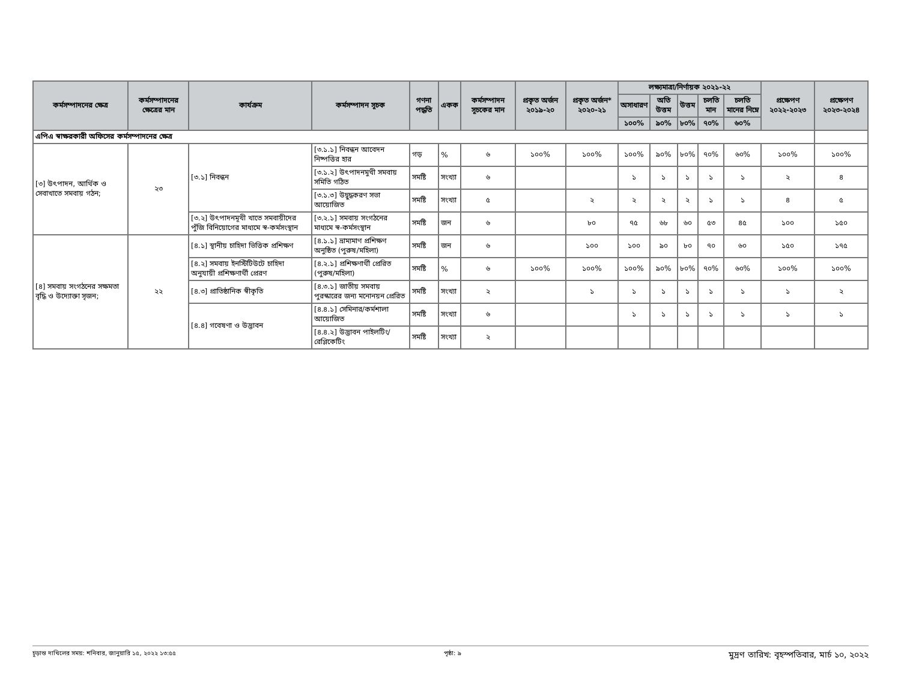| কর্মসম্পাদনের ক্ষেত্র | কর্মসম্পাদনের ক্ষেত্রের মান | কার্যক্রম | কর্মসম্পাদন সূচক | গণনা পদ্ধতি | একক | কর্মসম্পাদন সূচকের মান | প্রকৃত অর্জন ২০১৯-২০ | প্রকৃত অর্জন* ২০২০-২১ | লক্ষ্যমাত্রা/নির্ণায়ক ২০২১-২২ | | | | | প্রক্ষেপণ ২০২২-২০২৩ | প্রক্ষেপণ ২০২৩-২০২৪ |
| --- | --- | --- | --- | --- | --- | --- | --- | --- | --- | --- | --- | --- | --- | --- | --- |
| | | | | | | | | | অসাধারণ | অতি উত্তম | উত্তম | চলতি মান | চলতি মানের নিম্নে | | |
| | | | | | | | | | ১০০% | ৯০% | ৮০% | ৭০% | ৬০% | | |
| এপিএ স্বাক্ষরকারী অফিসের কর্মসম্পাদনের ক্ষেত্র | | | | | | | | | | | | | | | |
| [৩] উৎপাদন, আর্থিক ও সেবাখাতে সমবায় গঠন; | ২৩ | [৩.১] নিবন্ধন | [৩.১.১] নিবন্ধন আবেদন নিষ্পত্তির হার | গড় | % | ৬ | ১০০% | ১০০% | ১০০% | ৯০% | ৮০% | ৭০% | ৬০% | ১০০% | ১০০% |
| | | | [৩.১.২] উৎপাদনমুখী সমবায় সমিতি গঠিত | সমষ্টি | সংখ্যা | ৬ | | | ১ | ১ | ১ | ১ | ১ | ২ | ৪ |
| | | | [৩.১.৩] উদ্বুদ্ধকরণ সভা আয়োজিত | সমষ্টি | সংখ্যা | ৫ | | ২ | ২ | ২ | ২ | ১ | ১ | ৪ | ৫ |
| | | [৩.২] উৎপাদনমূখী খাতে সমবায়ীদের পুঁজি বিনিয়োগের মাধ্যমে স্ব-কর্মসংস্থান | [৩.২.১] সমবায় সংগঠনের মাধ্যমে স্ব-কর্মসংস্থান | সমষ্টি | জন | ৬ | | ৮০ | ৭৫ | ৬৮ | ৬০ | ৫৩ | ৪৫ | ১০০ | ১৫০ |
| [৪] সমবায় সংগঠনের সক্ষমতা বৃদ্ধি ও উদ্যোক্তা সৃজন; | ২২ | [৪.১] স্থানীয় চাহিদা ভিত্তিক প্রশিক্ষণ | [৪.১.১] ভ্রাম্যমাণ প্রশিক্ষণ অনুষ্ঠিত (পুরুষ/মহিলা) | সমষ্টি | জন | ৬ | | ১০০ | ১০০ | ৯০ | ৮০ | ৭০ | ৬০ | ১৫০ | ১৭৫ |
| | | [৪.২] সমবায় ইনস্টিটিউটে চাহিদা অনুযায়ী প্রশিক্ষণার্থী প্রেরণ | [৪.২.১] প্রশিক্ষণার্থী প্রেরিত (পুরুষ/মহিলা) | সমষ্টি | % | ৬ | ১০০% | ১০০% | ১০০% | ৯০% | ৮০% | ৭০% | ৬০% | ১০০% | ১০০% |
| | | [৪.৩] প্রাতিষ্ঠানিক স্বীকৃতি | [৪.৩.১] জাতীয় সমবায় পুরস্কারের জন্য মনোনয়ন প্রেরিত | সমষ্টি | সংখ্যা | ২ | | ১ | ১ | ১ | ১ | ১ | ১ | ১ | ২ |
| | | [৪.৪] গবেষণা ও উদ্ভাবন | [৪.৪.১] সেমিনার/কর্মশালা আয়োজিত | সমষ্টি | সংখ্যা | ৬ | | | ১ | ১ | ১ | ১ | ১ | ১ | ১ |
| | | | [৪.৪.২] উদ্ভাবন পাইলটিং/রেপ্লিকেটিং | সমষ্টি | সংখ্যা | ২ | | | | | | | | | |
চূড়ান্ত দাখিলের সময়: শনিবার, জানুয়ারি ১৫, ২০২২ ১৩:৫৫ পৃষ্ঠা: ৯ মুদ্রণ তারিখ: বৃহস্পতিবার, মার্চ ১০, ২০২২